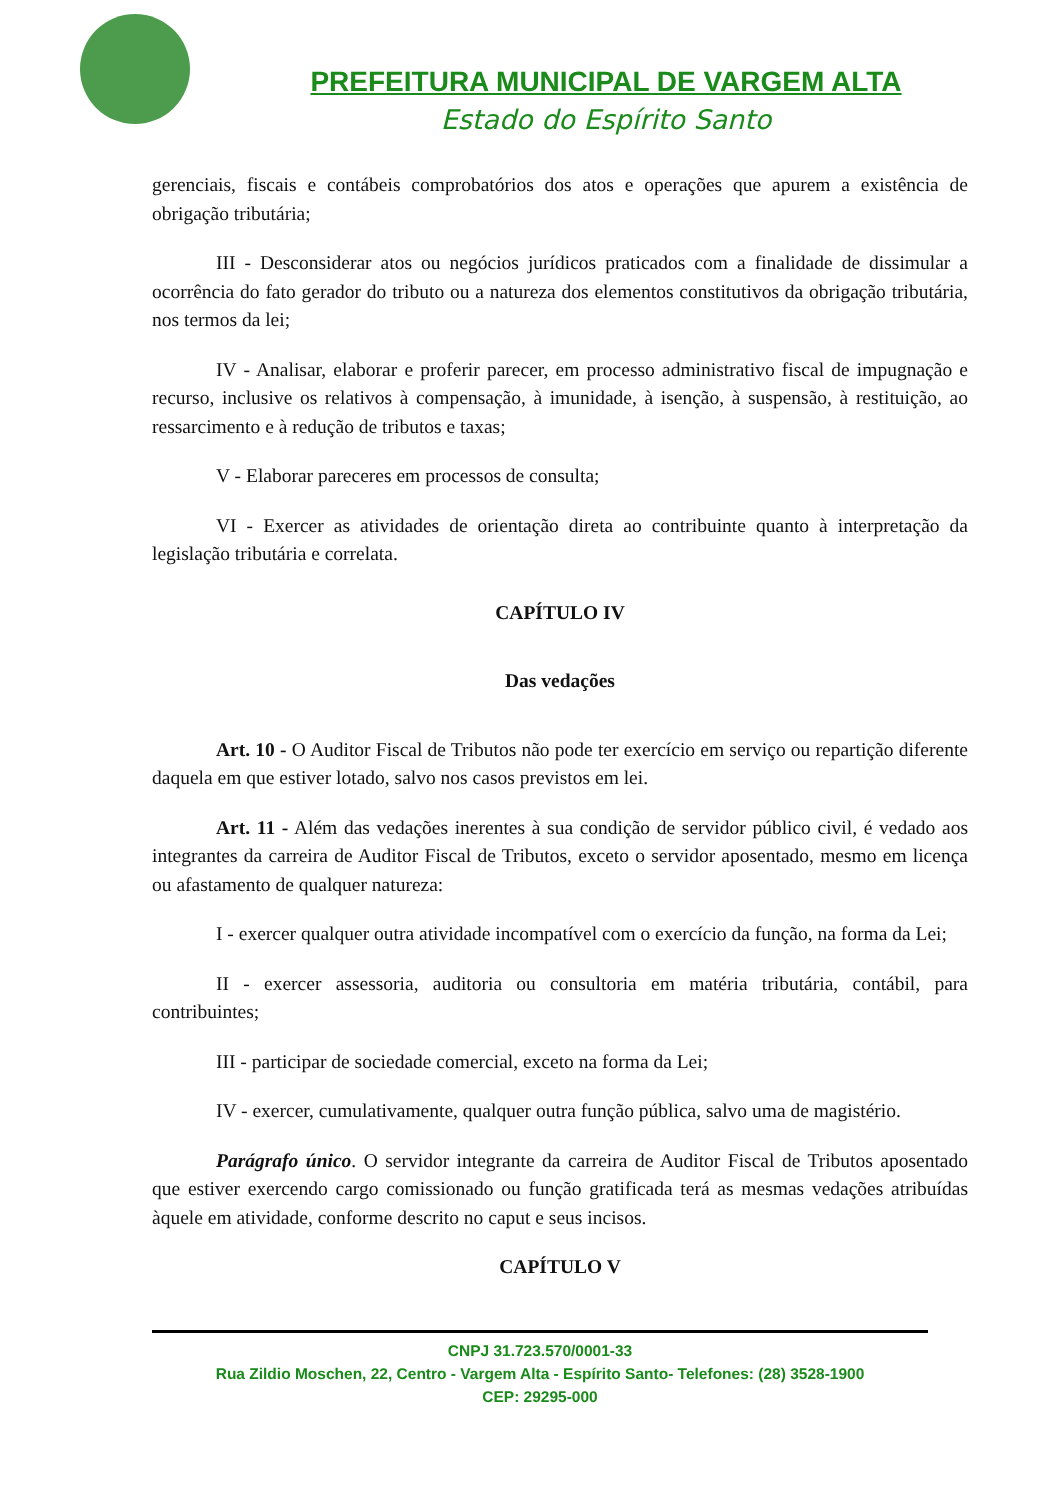PREFEITURA MUNICIPAL DE VARGEM ALTA
Estado do Espírito Santo
gerenciais, fiscais e contábeis comprobatórios dos atos e operações que apurem a existência de obrigação tributária;
III - Desconsiderar atos ou negócios jurídicos praticados com a finalidade de dissimular a ocorrência do fato gerador do tributo ou a natureza dos elementos constitutivos da obrigação tributária, nos termos da lei;
IV - Analisar, elaborar e proferir parecer, em processo administrativo fiscal de impugnação e recurso, inclusive os relativos à compensação, à imunidade, à isenção, à suspensão, à restituição, ao ressarcimento e à redução de tributos e taxas;
V - Elaborar pareceres em processos de consulta;
VI - Exercer as atividades de orientação direta ao contribuinte quanto à interpretação da legislação tributária e correlata.
CAPÍTULO IV
Das vedações
Art. 10 - O Auditor Fiscal de Tributos não pode ter exercício em serviço ou repartição diferente daquela em que estiver lotado, salvo nos casos previstos em lei.
Art. 11 - Além das vedações inerentes à sua condição de servidor público civil, é vedado aos integrantes da carreira de Auditor Fiscal de Tributos, exceto o servidor aposentado, mesmo em licença ou afastamento de qualquer natureza:
I - exercer qualquer outra atividade incompatível com o exercício da função, na forma da Lei;
II - exercer assessoria, auditoria ou consultoria em matéria tributária, contábil, para contribuintes;
III - participar de sociedade comercial, exceto na forma da Lei;
IV - exercer, cumulativamente, qualquer outra função pública, salvo uma de magistério.
Parágrafo único. O servidor integrante da carreira de Auditor Fiscal de Tributos aposentado que estiver exercendo cargo comissionado ou função gratificada terá as mesmas vedações atribuídas àquele em atividade, conforme descrito no caput e seus incisos.
CAPÍTULO V
CNPJ 31.723.570/0001-33
Rua Zildio Moschen, 22, Centro - Vargem Alta - Espírito Santo- Telefones: (28) 3528-1900
CEP: 29295-000